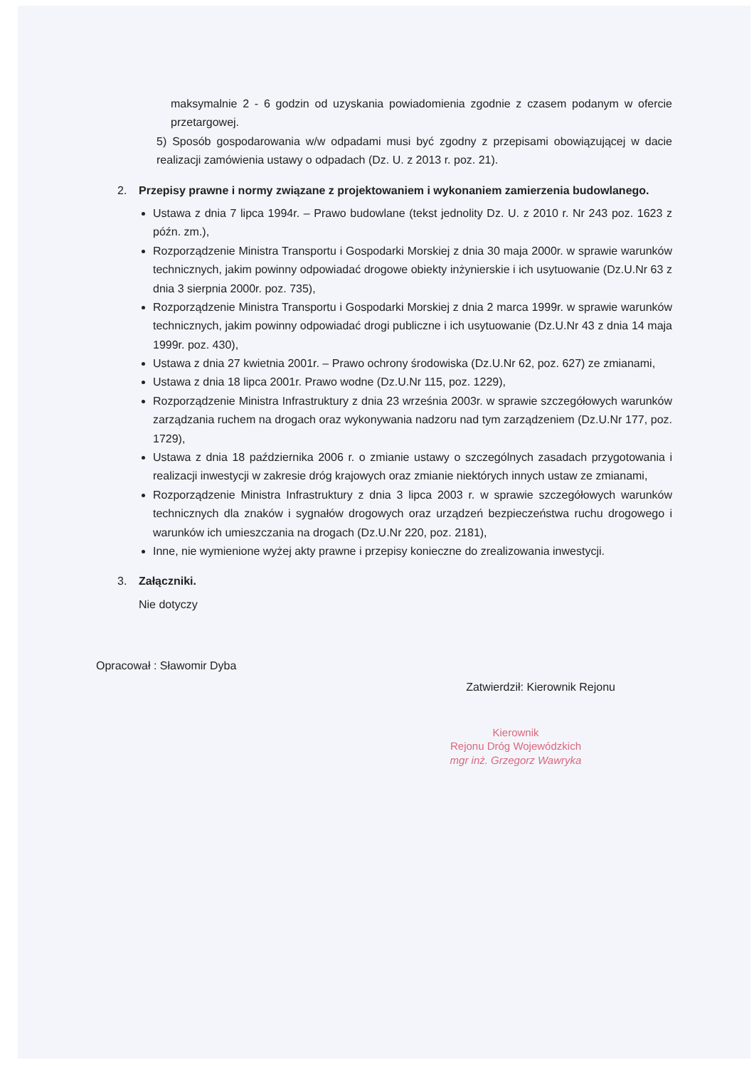maksymalnie 2 - 6 godzin od uzyskania powiadomienia zgodnie z czasem podanym w ofercie przetargowej.
5) Sposób gospodarowania w/w odpadami musi być zgodny z przepisami obowiązującej w dacie realizacji zamówienia ustawy o odpadach (Dz. U. z 2013 r. poz. 21).
2. Przepisy prawne i normy związane z projektowaniem i wykonaniem zamierzenia budowlanego.
Ustawa z dnia 7 lipca 1994r. – Prawo budowlane (tekst jednolity Dz. U. z 2010 r. Nr 243 poz. 1623 z późn. zm.),
Rozporządzenie Ministra Transportu i Gospodarki Morskiej z dnia 30 maja 2000r. w sprawie warunków technicznych, jakim powinny odpowiadać drogowe obiekty inżynierskie i ich usytuowanie (Dz.U.Nr 63 z dnia 3 sierpnia 2000r. poz. 735),
Rozporządzenie Ministra Transportu i Gospodarki Morskiej z dnia 2 marca 1999r. w sprawie warunków technicznych, jakim powinny odpowiadać drogi publiczne i ich usytuowanie (Dz.U.Nr 43 z dnia 14 maja 1999r. poz. 430),
Ustawa z dnia 27 kwietnia 2001r. – Prawo ochrony środowiska (Dz.U.Nr 62, poz. 627) ze zmianami,
Ustawa z dnia 18 lipca 2001r. Prawo wodne (Dz.U.Nr 115, poz. 1229),
Rozporządzenie Ministra Infrastruktury z dnia 23 września 2003r. w sprawie szczegółowych warunków zarządzania ruchem na drogach oraz wykonywania nadzoru nad tym zarządzeniem (Dz.U.Nr 177, poz. 1729),
Ustawa z dnia 18 października 2006 r. o zmianie ustawy o szczególnych zasadach przygotowania i realizacji inwestycji w zakresie dróg krajowych oraz zmianie niektórych innych ustaw ze zmianami,
Rozporządzenie Ministra Infrastruktury z dnia 3 lipca 2003 r. w sprawie szczegółowych warunków technicznych dla znaków i sygnałów drogowych oraz urządzeń bezpieczeństwa ruchu drogowego i warunków ich umieszczania na drogach (Dz.U.Nr 220, poz. 2181),
Inne, nie wymienione wyżej akty prawne i przepisy konieczne do zrealizowania inwestycji.
3. Załączniki.
Nie dotyczy
Opracował : Sławomir Dyba Zatwierdził: Kierownik Rejonu
Kierownik
Rejonu Dróg Wojewódzkich
mgr inż. Grzegorz Wawryka